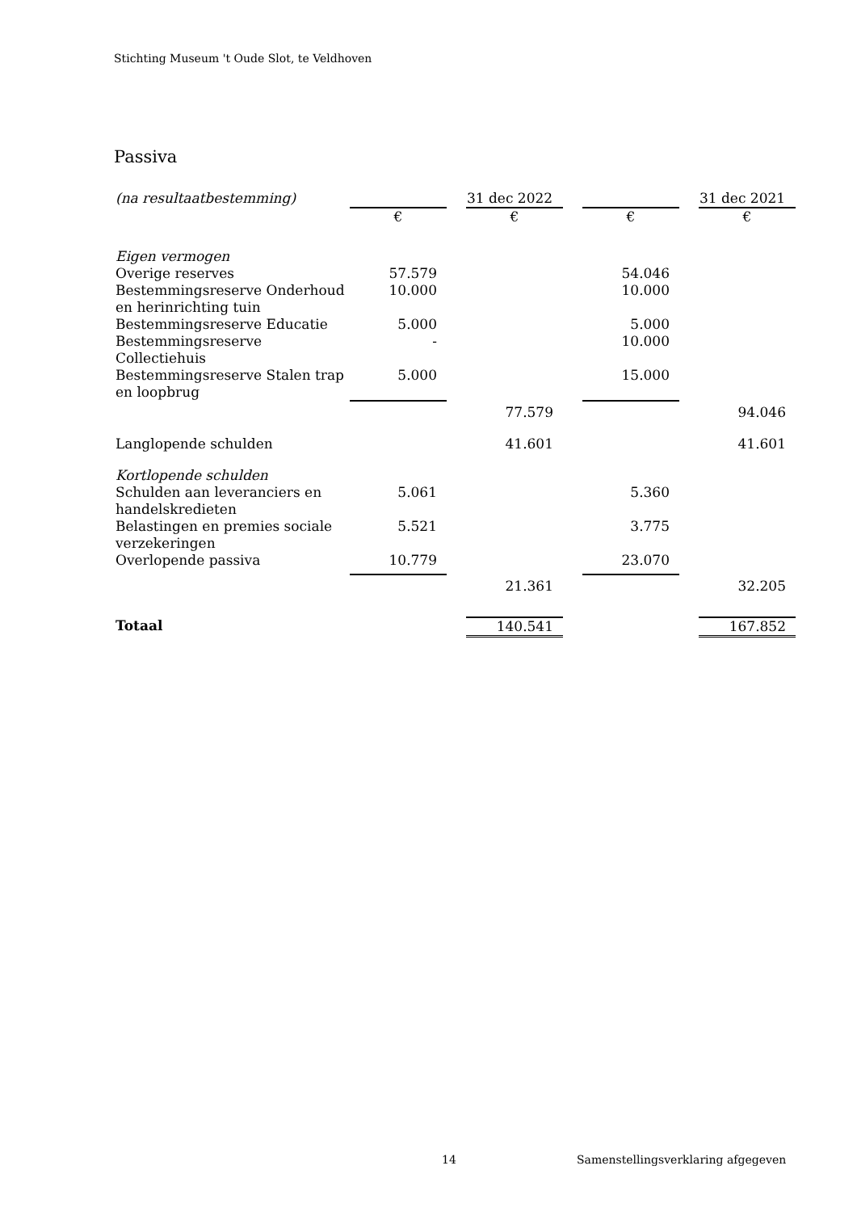Stichting Museum 't Oude Slot, te Veldhoven
Passiva
| (na resultaatbestemming) | | | 31 dec 2022 | | | | 31 dec 2021 |
| | € | | € | | € | | € |
| Eigen vermogen | | | | | | | |
| Overige reserves | 57.579 | | | | 54.046 | | |
| Bestemmingsreserve Onderhoud en herinrichting tuin | 10.000 | | | | 10.000 | | |
| Bestemmingsreserve Educatie | 5.000 | | | | 5.000 | | |
| Bestemmingsreserve Collectiehuis | - | | | | 10.000 | | |
| Bestemmingsreserve Stalen trap en loopbrug | 5.000 | | | | 15.000 | | |
| | | | 77.579 | | | | 94.046 |
| Langlopende schulden | | | 41.601 | | | | 41.601 |
| Kortlopende schulden | | | | | | | |
| Schulden aan leveranciers en handelskredieten | 5.061 | | | | 5.360 | | |
| Belastingen en premies sociale verzekeringen | 5.521 | | | | 3.775 | | |
| Overlopende passiva | 10.779 | | | | 23.070 | | |
| | | | 21.361 | | | | 32.205 |
| Totaal | | | 140.541 | | | | 167.852 |
14
Samenstellingsverklaring afgegeven